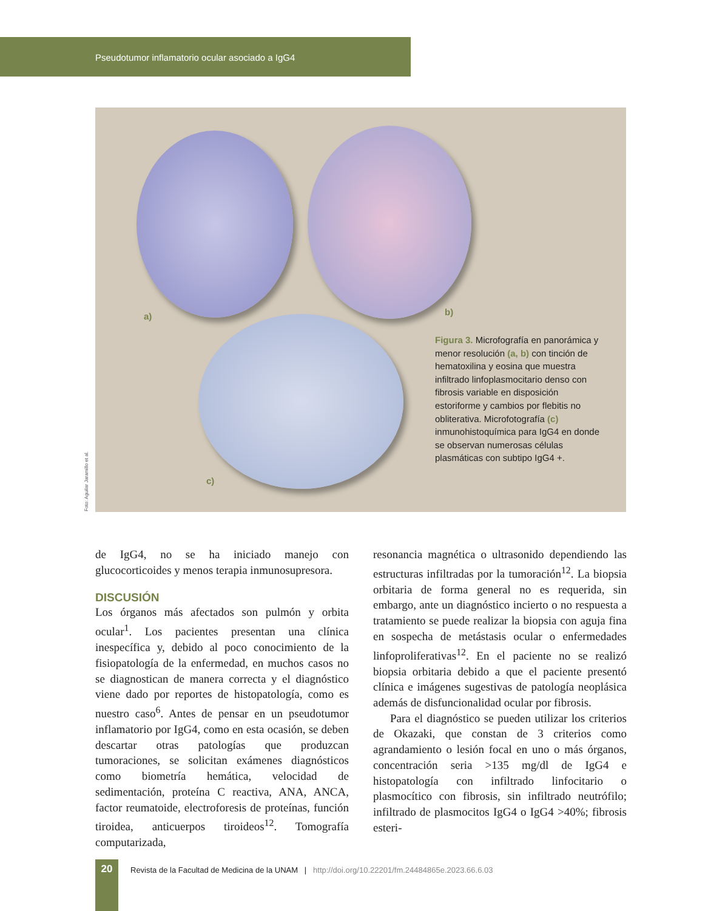Pseudotumor inflamatorio ocular asociado a IgG4
a) b)
c)
Figura 3. Microfografía en panorámica y menor resolución (a, b) con tinción de hematoxilina y eosina que muestra infiltrado linfoplasmocitario denso con fibrosis variable en disposición estoriforme y cambios por flebitis no obliterativa. Microfotografía (c) inmunohistoquímica para IgG4 en donde se observan numerosas células plasmáticas con subtipo IgG4 +.
Foto: Aguilar Jaramillo et al.
de IgG4, no se ha iniciado manejo con glucocorticoides y menos terapia inmunosupresora.
DISCUSIÓN
Los órganos más afectados son pulmón y orbita ocular<sup>1</sup>. Los pacientes presentan una clínica inespecífica y, debido al poco conocimiento de la fisiopatología de la enfermedad, en muchos casos no se diagnostican de manera correcta y el diagnóstico viene dado por reportes de histopatología, como es nuestro caso<sup>6</sup>. Antes de pensar en un pseudotumor inflamatorio por IgG4, como en esta ocasión, se deben descartar otras patologías que produzcan tumoraciones, se solicitan exámenes diagnósticos como biometría hemática, velocidad de sedimentación, proteína C reactiva, ANA, ANCA, factor reumatoide, electroforesis de proteínas, función tiroidea, anticuerpos tiroideos<sup>12</sup>. Tomografía computarizada,
resonancia magnética o ultrasonido dependiendo las estructuras infiltradas por la tumoración<sup>12</sup>. La biopsia orbitaria de forma general no es requerida, sin embargo, ante un diagnóstico incierto o no respuesta a tratamiento se puede realizar la biopsia con aguja fina en sospecha de metástasis ocular o enfermedades linfoproliferativas<sup>12</sup>. En el paciente no se realizó biopsia orbitaria debido a que el paciente presentó clínica e imágenes sugestivas de patología neoplásica además de disfuncionalidad ocular por fibrosis.
Para el diagnóstico se pueden utilizar los criterios de Okazaki, que constan de 3 criterios como agrandamiento o lesión focal en uno o más órganos, concentración seria >135 mg/dl de IgG4 e histopatología con infiltrado linfocitario o plasmocítico con fibrosis, sin infiltrado neutrófilo; infiltrado de plasmocitos IgG4 o IgG4 >40%; fibrosis esteri-
20
Revista de la Facultad de Medicina de la UNAM | http://doi.org/10.22201/fm.24484865e.2023.66.6.03